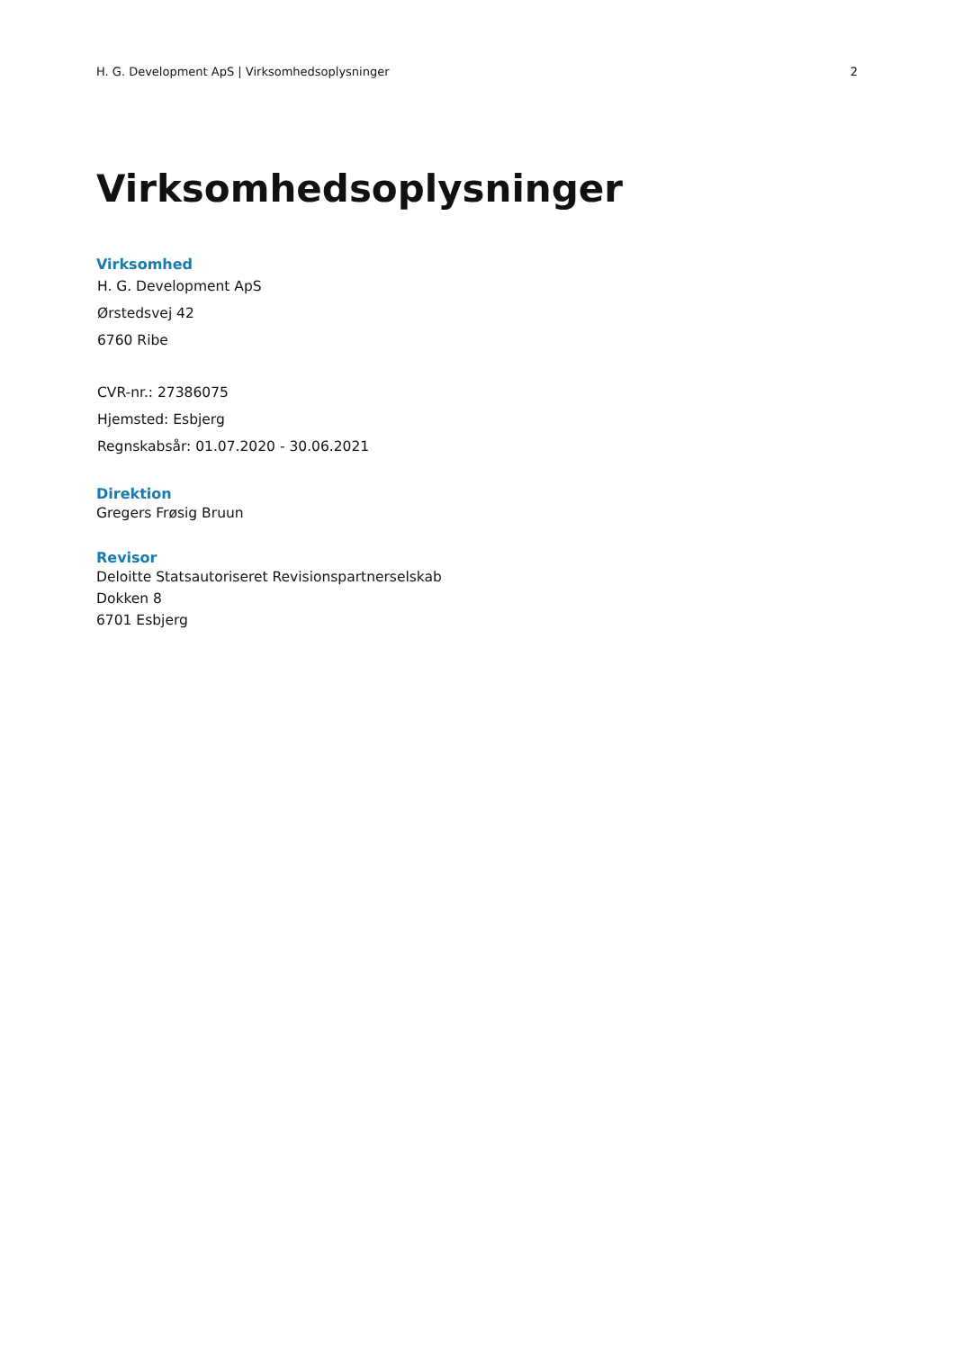H. G. Development ApS | Virksomhedsoplysninger 2
Virksomhedsoplysninger
Virksomhed
H. G. Development ApS
Ørstedsvej 42
6760 Ribe
CVR-nr.: 27386075
Hjemsted: Esbjerg
Regnskabsår: 01.07.2020 - 30.06.2021
Direktion
Gregers Frøsig Bruun
Revisor
Deloitte Statsautoriseret Revisionspartnerselskab
Dokken 8
6701 Esbjerg